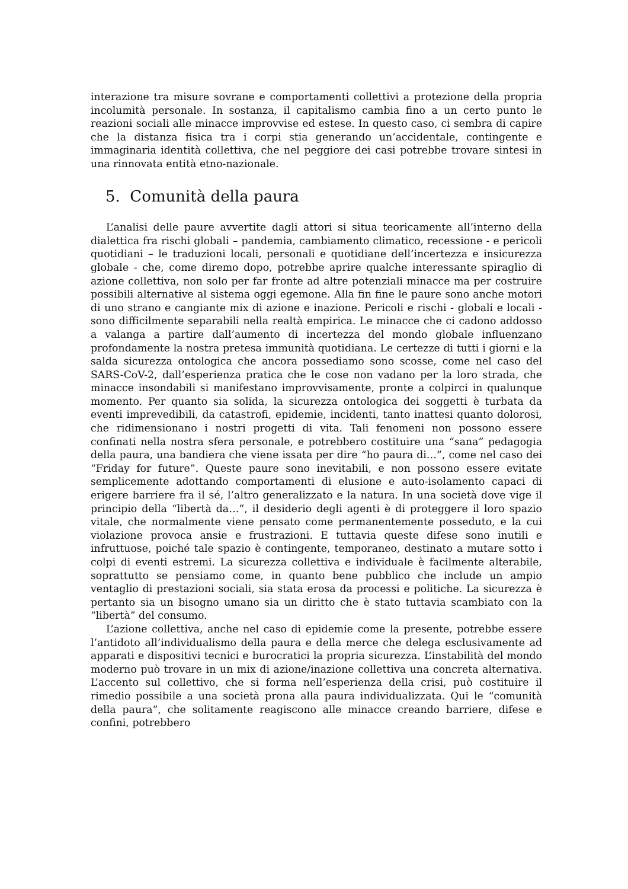interazione tra misure sovrane e comportamenti collettivi a protezione della propria incolumità personale. In sostanza, il capitalismo cambia fino a un certo punto le reazioni sociali alle minacce improvvise ed estese. In questo caso, ci sembra di capire che la distanza fisica tra i corpi stia generando un’accidentale, contingente e immaginaria identità collettiva, che nel peggiore dei casi potrebbe trovare sintesi in una rinnovata entità etno-nazionale.
5. Comunità della paura
L’analisi delle paure avvertite dagli attori si situa teoricamente all’interno della dialettica fra rischi globali – pandemia, cambiamento climatico, recessione - e pericoli quotidiani – le traduzioni locali, personali e quotidiane dell’incertezza e insicurezza globale - che, come diremo dopo, potrebbe aprire qualche interessante spiraglio di azione collettiva, non solo per far fronte ad altre potenziali minacce ma per costruire possibili alternative al sistema oggi egemone. Alla fin fine le paure sono anche motori di uno strano e cangiante mix di azione e inazione. Pericoli e rischi - globali e locali - sono difficilmente separabili nella realtà empirica. Le minacce che ci cadono addosso a valanga a partire dall’aumento di incertezza del mondo globale influenzano profondamente la nostra pretesa immunità quotidiana. Le certezze di tutti i giorni e la salda sicurezza ontologica che ancora possediamo sono scosse, come nel caso del SARS-CoV-2, dall’esperienza pratica che le cose non vadano per la loro strada, che minacce insondabili si manifestano improvvisamente, pronte a colpirci in qualunque momento. Per quanto sia solida, la sicurezza ontologica dei soggetti è turbata da eventi imprevedibili, da catastrofi, epidemie, incidenti, tanto inattesi quanto dolorosi, che ridimensionano i nostri progetti di vita. Tali fenomeni non possono essere confinati nella nostra sfera personale, e potrebbero costituire una “sana” pedagogia della paura, una bandiera che viene issata per dire “ho paura di…”, come nel caso dei “Friday for future”. Queste paure sono inevitabili, e non possono essere evitate semplicemente adottando comportamenti di elusione e auto-isolamento capaci di erigere barriere fra il sé, l’altro generalizzato e la natura. In una società dove vige il principio della “libertà da…”, il desiderio degli agenti è di proteggere il loro spazio vitale, che normalmente viene pensato come permanentemente posseduto, e la cui violazione provoca ansie e frustrazioni. E tuttavia queste difese sono inutili e infruttuose, poiché tale spazio è contingente, temporaneo, destinato a mutare sotto i colpi di eventi estremi. La sicurezza collettiva e individuale è facilmente alterabile, soprattutto se pensiamo come, in quanto bene pubblico che include un ampio ventaglio di prestazioni sociali, sia stata erosa da processi e politiche. La sicurezza è pertanto sia un bisogno umano sia un diritto che è stato tuttavia scambiato con la “libertà” del consumo.
L’azione collettiva, anche nel caso di epidemie come la presente, potrebbe essere l’antidoto all’individualismo della paura e della merce che delega esclusivamente ad apparati e dispositivi tecnici e burocratici la propria sicurezza. L’instabilità del mondo moderno può trovare in un mix di azione/inazione collettiva una concreta alternativa. L’accento sul collettivo, che si forma nell’esperienza della crisi, può costituire il rimedio possibile a una società prona alla paura individualizzata. Qui le “comunità della paura”, che solitamente reagiscono alle minacce creando barriere, difese e confini, potrebbero